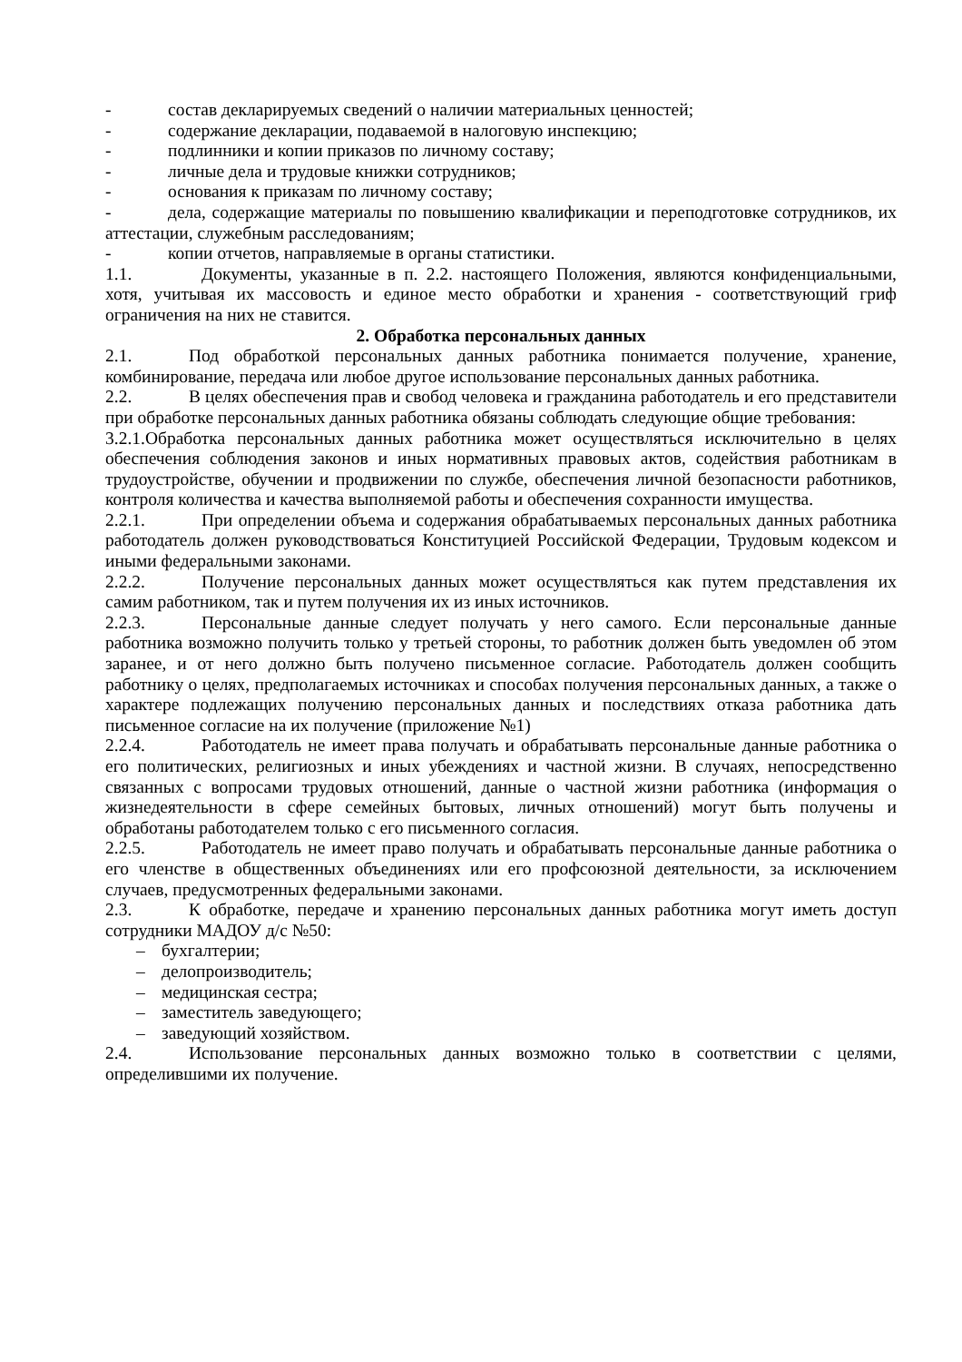- состав декларируемых сведений о наличии материальных ценностей;
- содержание декларации, подаваемой в налоговую инспекцию;
- подлинники и копии приказов по личному составу;
- личные дела и трудовые книжки сотрудников;
- основания к приказам по личному составу;
- дела, содержащие материалы по повышению квалификации и переподготовке сотрудников, их аттестации, служебным расследованиям;
- копии отчетов, направляемые в органы статистики.
1.1. Документы, указанные в п. 2.2. настоящего Положения, являются конфиденциальными, хотя, учитывая их массовость и единое место обработки и хранения - соответствующий гриф ограничения на них не ставится.
2. Обработка персональных данных
2.1. Под обработкой персональных данных работника понимается получение, хранение, комбинирование, передача или любое другое использование персональных данных работника.
2.2. В целях обеспечения прав и свобод человека и гражданина работодатель и его представители при обработке персональных данных работника обязаны соблюдать следующие общие требования:
3.2.1.Обработка персональных данных работника может осуществляться исключительно в целях обеспечения соблюдения законов и иных нормативных правовых актов, содействия работникам в трудоустройстве, обучении и продвижении по службе, обеспечения личной безопасности работников, контроля количества и качества выполняемой работы и обеспечения сохранности имущества.
2.2.1. При определении объема и содержания обрабатываемых персональных данных работника работодатель должен руководствоваться Конституцией Российской Федерации, Трудовым кодексом и иными федеральными законами.
2.2.2. Получение персональных данных может осуществляться как путем представления их самим работником, так и путем получения их из иных источников.
2.2.3. Персональные данные следует получать у него самого. Если персональные данные работника возможно получить только у третьей стороны, то работник должен быть уведомлен об этом заранее, и от него должно быть получено письменное согласие. Работодатель должен сообщить работнику о целях, предполагаемых источниках и способах получения персональных данных, а также о характере подлежащих получению персональных данных и последствиях отказа работника дать письменное согласие на их получение (приложение №1)
2.2.4. Работодатель не имеет права получать и обрабатывать персональные данные работника о его политических, религиозных и иных убеждениях и частной жизни. В случаях, непосредственно связанных с вопросами трудовых отношений, данные о частной жизни работника (информация о жизнедеятельности в сфере семейных бытовых, личных отношений) могут быть получены и обработаны работодателем только с его письменного согласия.
2.2.5. Работодатель не имеет право получать и обрабатывать персональные данные работника о его членстве в общественных объединениях или его профсоюзной деятельности, за исключением случаев, предусмотренных федеральными законами.
2.3. К обработке, передаче и хранению персональных данных работника могут иметь доступ сотрудники МАДОУ д/с №50:
– бухгалтерии;
– делопроизводитель;
– медицинская сестра;
– заместитель заведующего;
– заведующий хозяйством.
2.4. Использование персональных данных возможно только в соответствии с целями, определившими их получение.